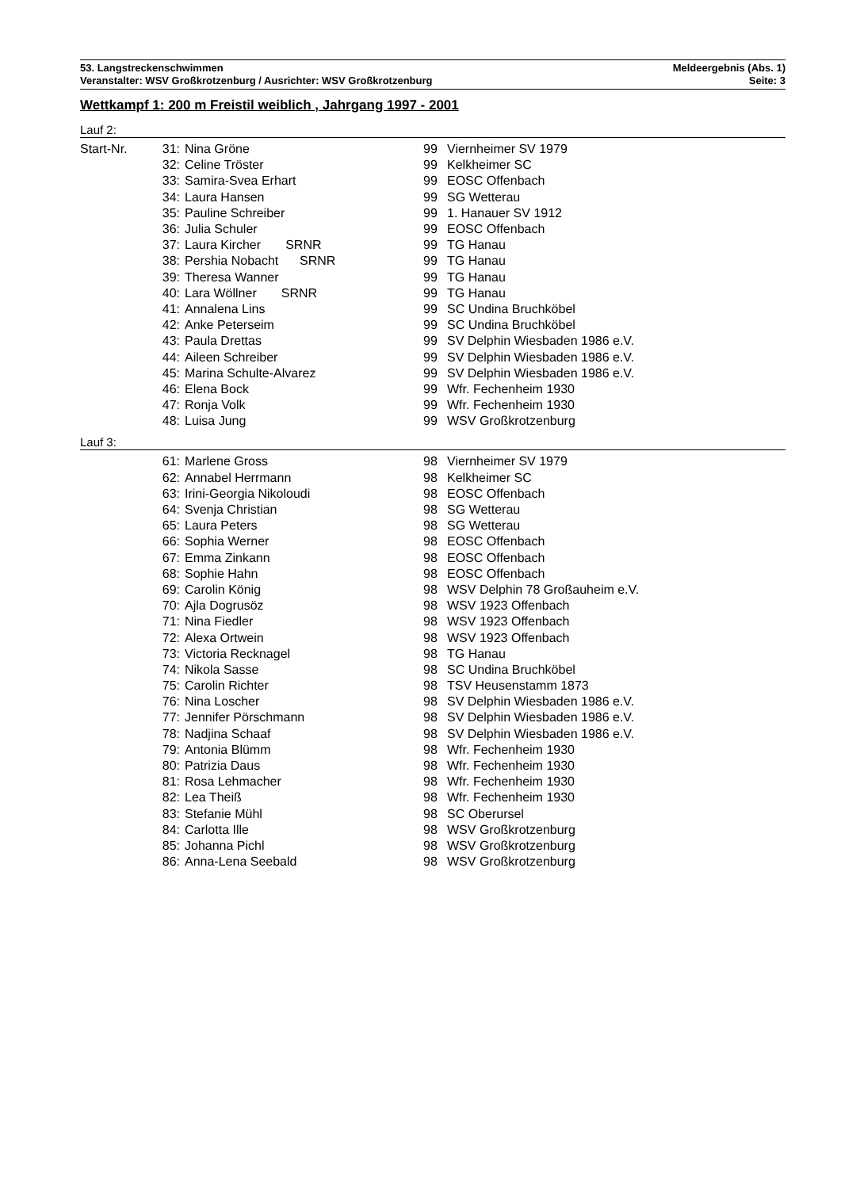53. Langstreckenschwimmen Meldeergebnis (Abs. 1)
Veranstalter: WSV Großkrotzenburg / Ausrichter: WSV Großkrotzenburg Seite: 3
Wettkampf 1: 200 m Freistil weiblich , Jahrgang 1997 - 2001
Lauf 2:
| Start-Nr. | 31: | Nina Gröne | 99 | Viernheimer SV 1979 |
| | 32: | Celine Tröster | 99 | Kelkheimer SC |
| | 33: | Samira-Svea Erhart | 99 | EOSC Offenbach |
| | 34: | Laura Hansen | 99 | SG Wetterau |
| | 35: | Pauline Schreiber | 99 | 1. Hanauer SV 1912 |
| | 36: | Julia Schuler | 99 | EOSC Offenbach |
| | 37: | Laura Kircher SRNR | 99 | TG Hanau |
| | 38: | Pershia Nobacht SRNR | 99 | TG Hanau |
| | 39: | Theresa Wanner | 99 | TG Hanau |
| | 40: | Lara Wöllner SRNR | 99 | TG Hanau |
| | 41: | Annalena Lins | 99 | SC Undina Bruchköbel |
| | 42: | Anke Peterseim | 99 | SC Undina Bruchköbel |
| | 43: | Paula Drettas | 99 | SV Delphin Wiesbaden 1986 e.V. |
| | 44: | Aileen Schreiber | 99 | SV Delphin Wiesbaden 1986 e.V. |
| | 45: | Marina Schulte-Alvarez | 99 | SV Delphin Wiesbaden 1986 e.V. |
| | 46: | Elena Bock | 99 | Wfr. Fechenheim 1930 |
| | 47: | Ronja Volk | 99 | Wfr. Fechenheim 1930 |
| | 48: | Luisa Jung | 99 | WSV Großkrotzenburg |
Lauf 3:
| | 61: | Marlene Gross | 98 | Viernheimer SV 1979 |
| | 62: | Annabel Herrmann | 98 | Kelkheimer SC |
| | 63: | Irini-Georgia Nikoloudi | 98 | EOSC Offenbach |
| | 64: | Svenja Christian | 98 | SG Wetterau |
| | 65: | Laura Peters | 98 | SG Wetterau |
| | 66: | Sophia Werner | 98 | EOSC Offenbach |
| | 67: | Emma Zinkann | 98 | EOSC Offenbach |
| | 68: | Sophie Hahn | 98 | EOSC Offenbach |
| | 69: | Carolin König | 98 | WSV Delphin 78 Großauheim e.V. |
| | 70: | Ajla Dogrusöz | 98 | WSV 1923 Offenbach |
| | 71: | Nina Fiedler | 98 | WSV 1923 Offenbach |
| | 72: | Alexa Ortwein | 98 | WSV 1923 Offenbach |
| | 73: | Victoria Recknagel | 98 | TG Hanau |
| | 74: | Nikola Sasse | 98 | SC Undina Bruchköbel |
| | 75: | Carolin Richter | 98 | TSV Heusenstamm 1873 |
| | 76: | Nina Loscher | 98 | SV Delphin Wiesbaden 1986 e.V. |
| | 77: | Jennifer Pörschmann | 98 | SV Delphin Wiesbaden 1986 e.V. |
| | 78: | Nadjina Schaaf | 98 | SV Delphin Wiesbaden 1986 e.V. |
| | 79: | Antonia Blümm | 98 | Wfr. Fechenheim 1930 |
| | 80: | Patrizia Daus | 98 | Wfr. Fechenheim 1930 |
| | 81: | Rosa Lehmacher | 98 | Wfr. Fechenheim 1930 |
| | 82: | Lea Theiß | 98 | Wfr. Fechenheim 1930 |
| | 83: | Stefanie Mühl | 98 | SC Oberursel |
| | 84: | Carlotta Ille | 98 | WSV Großkrotzenburg |
| | 85: | Johanna Pichl | 98 | WSV Großkrotzenburg |
| | 86: | Anna-Lena Seebald | 98 | WSV Großkrotzenburg |